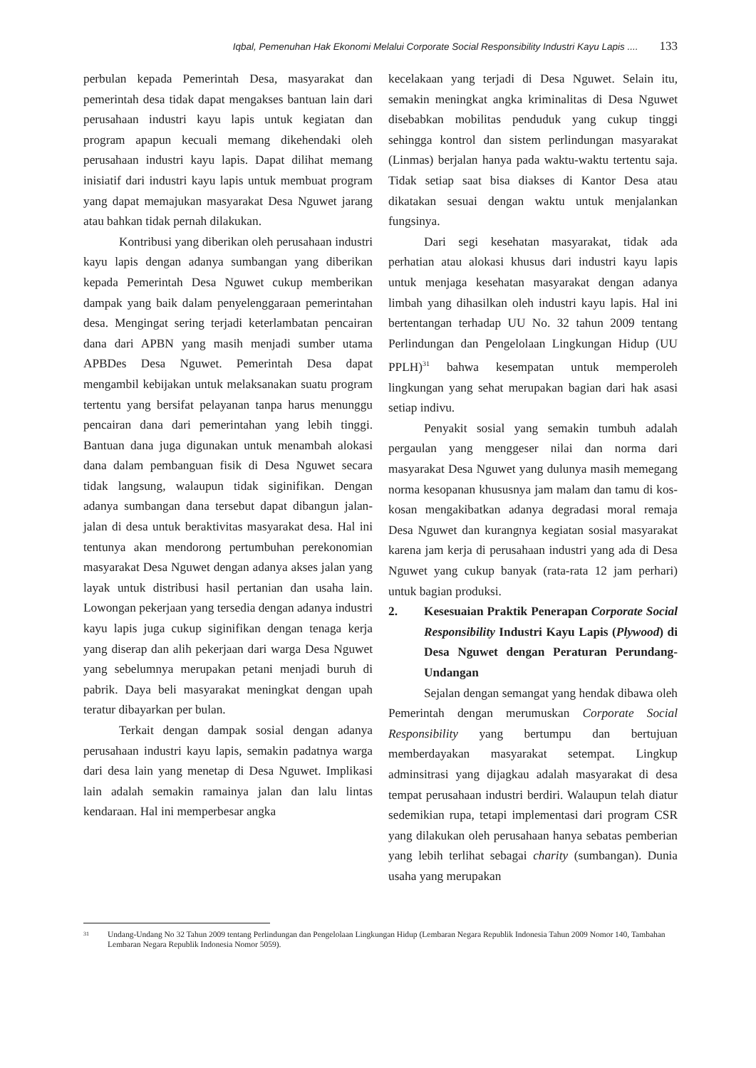Iqbal, Pemenuhan Hak Ekonomi Melalui Corporate Social Responsibility Industri Kayu Lapis .... 133
perbulan kepada Pemerintah Desa, masyarakat dan pemerintah desa tidak dapat mengakses bantuan lain dari perusahaan industri kayu lapis untuk kegiatan dan program apapun kecuali memang dikehendaki oleh perusahaan industri kayu lapis. Dapat dilihat memang inisiatif dari industri kayu lapis untuk membuat program yang dapat memajukan masyarakat Desa Nguwet jarang atau bahkan tidak pernah dilakukan.
Kontribusi yang diberikan oleh perusahaan industri kayu lapis dengan adanya sumbangan yang diberikan kepada Pemerintah Desa Nguwet cukup memberikan dampak yang baik dalam penyelenggaraan pemerintahan desa. Mengingat sering terjadi keterlambatan pencairan dana dari APBN yang masih menjadi sumber utama APBDes Desa Nguwet. Pemerintah Desa dapat mengambil kebijakan untuk melaksanakan suatu program tertentu yang bersifat pelayanan tanpa harus menunggu pencairan dana dari pemerintahan yang lebih tinggi. Bantuan dana juga digunakan untuk menambah alokasi dana dalam pembanguan fisik di Desa Nguwet secara tidak langsung, walaupun tidak siginifikan. Dengan adanya sumbangan dana tersebut dapat dibangun jalan-jalan di desa untuk beraktivitas masyarakat desa. Hal ini tentunya akan mendorong pertumbuhan perekonomian masyarakat Desa Nguwet dengan adanya akses jalan yang layak untuk distribusi hasil pertanian dan usaha lain. Lowongan pekerjaan yang tersedia dengan adanya industri kayu lapis juga cukup siginifikan dengan tenaga kerja yang diserap dan alih pekerjaan dari warga Desa Nguwet yang sebelumnya merupakan petani menjadi buruh di pabrik. Daya beli masyarakat meningkat dengan upah teratur dibayarkan per bulan.
Terkait dengan dampak sosial dengan adanya perusahaan industri kayu lapis, semakin padatnya warga dari desa lain yang menetap di Desa Nguwet. Implikasi lain adalah semakin ramainya jalan dan lalu lintas kendaraan. Hal ini memperbesar angka
kecelakaan yang terjadi di Desa Nguwet. Selain itu, semakin meningkat angka kriminalitas di Desa Nguwet disebabkan mobilitas penduduk yang cukup tinggi sehingga kontrol dan sistem perlindungan masyarakat (Linmas) berjalan hanya pada waktu-waktu tertentu saja. Tidak setiap saat bisa diakses di Kantor Desa atau dikatakan sesuai dengan waktu untuk menjalankan fungsinya.
Dari segi kesehatan masyarakat, tidak ada perhatian atau alokasi khusus dari industri kayu lapis untuk menjaga kesehatan masyarakat dengan adanya limbah yang dihasilkan oleh industri kayu lapis. Hal ini bertentangan terhadap UU No. 32 tahun 2009 tentang Perlindungan dan Pengelolaan Lingkungan Hidup (UU PPLH)<sup>31</sup> bahwa kesempatan untuk memperoleh lingkungan yang sehat merupakan bagian dari hak asasi setiap indivu.
Penyakit sosial yang semakin tumbuh adalah pergaulan yang menggeser nilai dan norma dari masyarakat Desa Nguwet yang dulunya masih memegang norma kesopanan khususnya jam malam dan tamu di kos-kosan mengakibatkan adanya degradasi moral remaja Desa Nguwet dan kurangnya kegiatan sosial masyarakat karena jam kerja di perusahaan industri yang ada di Desa Nguwet yang cukup banyak (rata-rata 12 jam perhari) untuk bagian produksi.
2. Kesesuaian Praktik Penerapan Corporate Social Responsibility Industri Kayu Lapis (Plywood) di Desa Nguwet dengan Peraturan Perundang-Undangan
Sejalan dengan semangat yang hendak dibawa oleh Pemerintah dengan merumuskan Corporate Social Responsibility yang bertumpu dan bertujuan memberdayakan masyarakat setempat. Lingkup adminsitrasi yang dijagkau adalah masyarakat di desa tempat perusahaan industri berdiri. Walaupun telah diatur sedemikian rupa, tetapi implementasi dari program CSR yang dilakukan oleh perusahaan hanya sebatas pemberian yang lebih terlihat sebagai charity (sumbangan). Dunia usaha yang merupakan
<sup>31</sup> Undang-Undang No 32 Tahun 2009 tentang Perlindungan dan Pengelolaan Lingkungan Hidup (Lembaran Negara Republik Indonesia Tahun 2009 Nomor 140, Tambahan Lembaran Negara Republik Indonesia Nomor 5059).